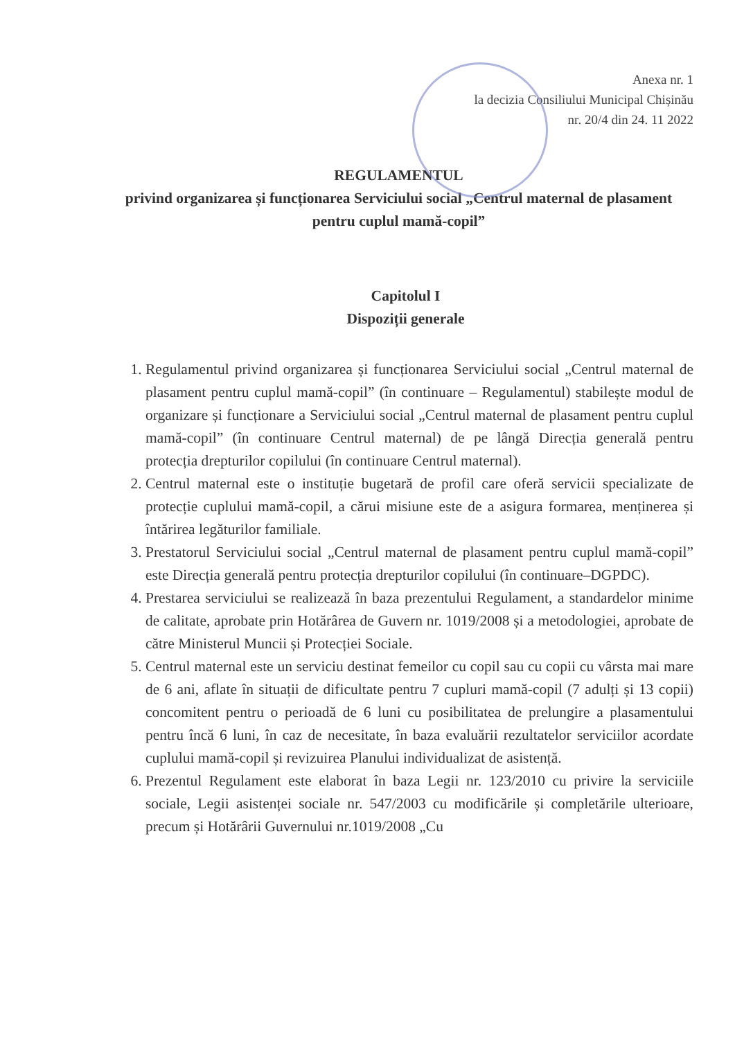Anexa nr. 1
la decizia Consiliului Municipal Chișinău
nr. 20/4 din 24. 11 2022
REGULAMENTUL
privind organizarea și funcționarea Serviciului social „Centrul maternal de plasament pentru cuplul mamă-copil”
Capitolul I
Dispoziții generale
1. Regulamentul privind organizarea și funcționarea Serviciului social „Centrul maternal de plasament pentru cuplul mamă-copil” (în continuare – Regulamentul) stabilește modul de organizare și funcționare a Serviciului social „Centrul maternal de plasament pentru cuplul mamă-copil” (în continuare Centrul maternal) de pe lângă Direcția generală pentru protecția drepturilor copilului (în continuare Centrul maternal).
2. Centrul maternal este o instituție bugetară de profil care oferă servicii specializate de protecție cuplului mamă-copil, a cărui misiune este de a asigura formarea, menținerea și întărirea legăturilor familiale.
3. Prestatorul Serviciului social „Centrul maternal de plasament pentru cuplul mamă-copil” este Direcția generală pentru protecția drepturilor copilului (în continuare–DGPDC).
4. Prestarea serviciului se realizează în baza prezentului Regulament, a standardelor minime de calitate, aprobate prin Hotărârea de Guvern nr. 1019/2008 și a metodologiei, aprobate de către Ministerul Muncii și Protecției Sociale.
5. Centrul maternal este un serviciu destinat femeilor cu copil sau cu copii cu vârsta mai mare de 6 ani, aflate în situații de dificultate pentru 7 cupluri mamă-copil (7 adulți și 13 copii) concomitent pentru o perioadă de 6 luni cu posibilitatea de prelungire a plasamentului pentru încă 6 luni, în caz de necesitate, în baza evaluării rezultatelor serviciilor acordate cuplului mamă-copil și revizuirea Planului individualizat de asistență.
6. Prezentul Regulament este elaborat în baza Legii nr. 123/2010 cu privire la serviciile sociale, Legii asistenței sociale nr. 547/2003 cu modificările și completările ulterioare, precum și Hotărârii Guvernului nr.1019/2008 „Cu